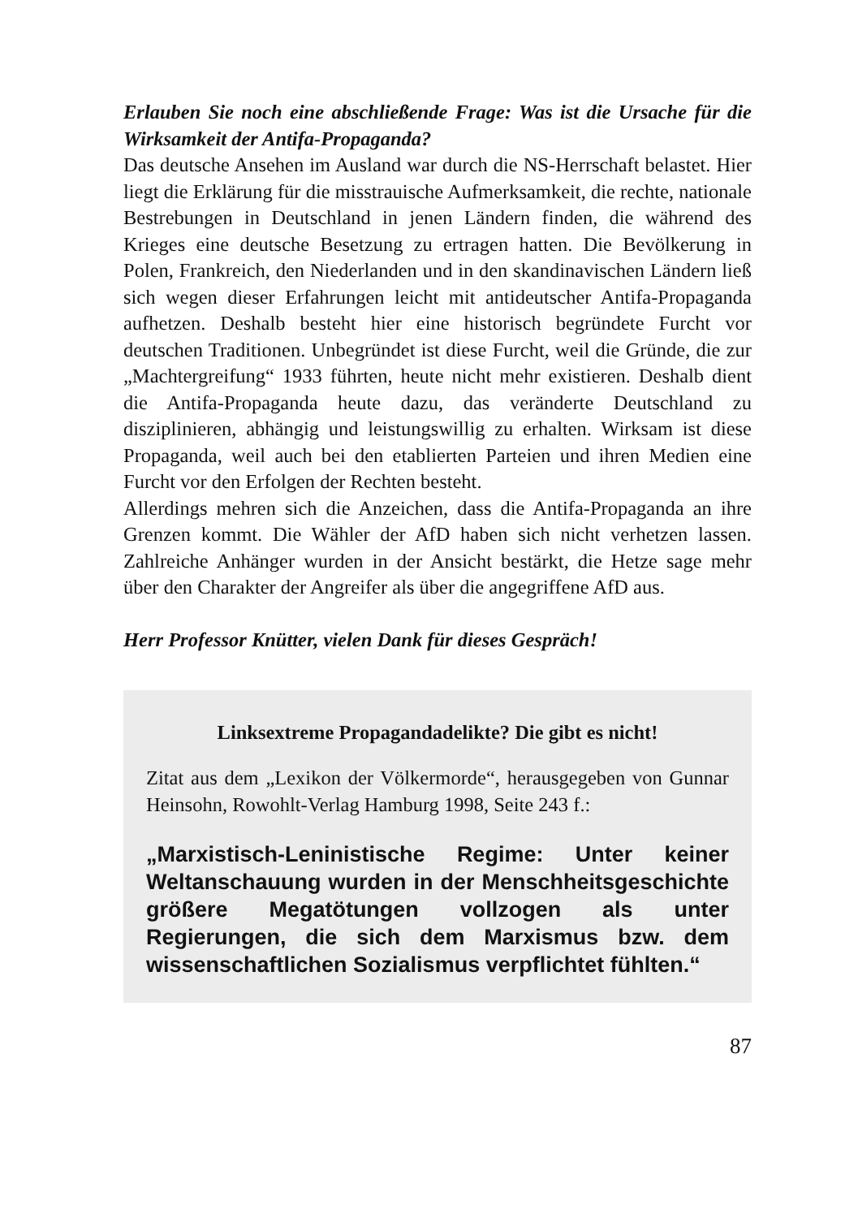Erlauben Sie noch eine abschließende Frage: Was ist die Ursache für die Wirksamkeit der Antifa-Propaganda?
Das deutsche Ansehen im Ausland war durch die NS-Herrschaft belastet. Hier liegt die Erklärung für die misstrauische Aufmerksamkeit, die rechte, nationale Bestrebungen in Deutschland in jenen Ländern finden, die während des Krieges eine deutsche Besetzung zu ertragen hatten. Die Bevölkerung in Polen, Frankreich, den Niederlanden und in den skandinavischen Ländern ließ sich wegen dieser Erfahrungen leicht mit antideutscher Antifa-Propaganda aufhetzen. Deshalb besteht hier eine historisch begründete Furcht vor deutschen Traditionen. Unbegründet ist diese Furcht, weil die Gründe, die zur „Machtergreifung“ 1933 führten, heute nicht mehr existieren. Deshalb dient die Antifa-Propaganda heute dazu, das veränderte Deutschland zu disziplinieren, abhängig und leistungswillig zu erhalten. Wirksam ist diese Propaganda, weil auch bei den etablierten Parteien und ihren Medien eine Furcht vor den Erfolgen der Rechten besteht.
Allerdings mehren sich die Anzeichen, dass die Antifa-Propaganda an ihre Grenzen kommt. Die Wähler der AfD haben sich nicht verhetzen lassen. Zahlreiche Anhänger wurden in der Ansicht bestärkt, die Hetze sage mehr über den Charakter der Angreifer als über die angegriffene AfD aus.
Herr Professor Knütter, vielen Dank für dieses Gespräch!
Linksextreme Propagandadelikte? Die gibt es nicht!
Zitat aus dem „Lexikon der Völkermorde“, herausgegeben von Gunnar Heinsohn, Rowohlt-Verlag Hamburg 1998, Seite 243 f.:
„Marxistisch-Leninistische Regime: Unter keiner Weltanschauung wurden in der Menschheitsgeschichte größere Megatötungen vollzogen als unter Regierungen, die sich dem Marxismus bzw. dem wissenschaftlichen Sozialismus verpflichtet fühlten.“
87